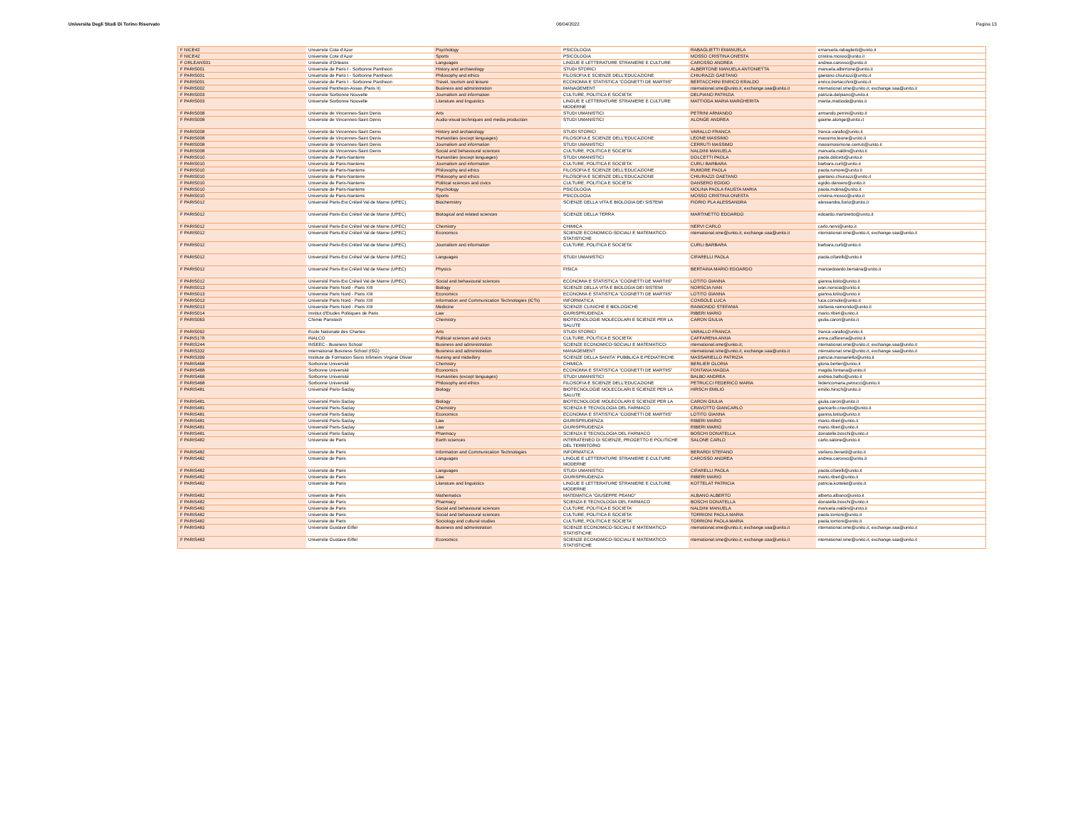Universita Degli Studi Di Torino Riservato 06/04/2022 Pagina 13
| F NICE42 | Universite Cote d'Azur | Psychology | PSICOLOGIA | RABAGLIETTI EMANUELA | emanuela.rabaglietti@unito.it |
| F NICE42 | Universite Cote d'Azur | Sports | PSICOLOGIA | MOSSO CRISTINA ONESTA | cristina.mosso@unito.it |
| F ORLEANS01 | Universite d'Orleans | Languages | LINGUE E LETTERATURE STRANIERE E CULTURE | CAROSSO ANDREA | andrea.carosso@unito.it |
| F PARIS001 | Universite de Paris I - Sorbonne Pantheon | History and archaeology | STUDI STORICI | ALBERTONE MANUELA ANTONIETTA | manuela.albertone@unito.it |
| F PARIS001 | Universite de Paris I - Sorbonne Pantheon | Philosophy and ethics | FILOSOFIA E SCIENZE DELL'EDUCAZIONE | CHIURAZZI GAETANO | gaetano.chiurazzi@unito.it |
| F PARIS001 | Universite de Paris I - Sorbonne Pantheon | Travel, tourism and leisure | ECONOMIA E STATISTICA "COGNETTI DE MARTIIS" | BERTACCHINI ENRICO ERALDO | enrico.bertacchini@unito.it |
| F PARIS002 | Université Pantheon-Assas (Paris II) | Business and administration | MANAGEMENT | nternational.sme@unito.it; exchange.saa@unito.it | nternational.sme@unito.it; exchange.saa@unito.it |
| F PARIS003 | Universite Sorbonne Nouvelle | Journalism and information | CULTURE, POLITICA E SOCIETA' | DELPIANO PATRIZIA | patrizia.delpiano@unito.it |
| F PARIS003 | Universite Sorbonne Nouvelle | Literature and linguistics | LINGUE E LETTERATURE STRANIERE E CULTURE MODERNE | MATTIODA MARIA MARGHERITA | marita.mattioda@unito.it |
| F PARIS008 | Universite de Vincennes-Saint Denis | Arts | STUDI UMANISTICI | PETRINI ARMANDO | armando.petrini@unito.it |
| F PARIS008 | Universite de Vincennes-Saint Denis | Audio-visual techniques and media production | STUDI UMANISTICI | ALONGE ANDREA | giaime.alonge@unito.it |
| F PARIS008 | Universite de Vincennes-Saint Denis | History and archaeology | STUDI STORICI | VARALLO FRANCA | franca.varallo@unito.it |
| F PARIS008 | Universite de Vincennes-Saint Denis | Humanities (except languages) | FILOSOFIA E SCIENZE DELL'EDUCAZIONE | LEONE MASSIMO | massimo.leone@unito.it |
| F PARIS008 | Universite de Vincennes-Saint Denis | Journalism and information | STUDI UMANISTICI | CERRUTI MASSIMO | massimosimone.cerruti@unito.it |
| F PARIS008 | Universite de Vincennes-Saint Denis | Social and behavioural sciences | CULTURE, POLITICA E SOCIETA' | NALDINI MANUELA | manuela.naldini@unito.it |
| F PARIS010 | Universite de Paris-Nanterre | Humanities (except languages) | STUDI UMANISTICI | DOLCETTI PAOLA | paola.dolcetti@unito.it |
| F PARIS010 | Universite de Paris-Nanterre | Journalism and information | CULTURE, POLITICA E SOCIETA' | CURLI BARBARA | barbara.curli@unito.it |
| F PARIS010 | Universite de Paris-Nanterre | Philosophy and ethics | FILOSOFIA E SCIENZE DELL'EDUCAZIONE | RUMORE PAOLA | paola.rumore@unito.it |
| F PARIS010 | Universite de Paris-Nanterre | Philosophy and ethics | FILOSOFIA E SCIENZE DELL'EDUCAZIONE | CHIURAZZI GAETANO | gaetano.chiurazzi@unito.it |
| F PARIS010 | Universite de Paris-Nanterre | Political sciences and civics | CULTURE, POLITICA E SOCIETA' | DANSERO EGIDIO | egidio.dansero@unito.it |
| F PARIS010 | Universite de Paris-Nanterre | Psychology | PSICOLOGIA | MOLINA PAOLA FAUSTA MARIA | paola.molina@unito.it |
| F PARIS010 | Universite de Paris-Nanterre | Sports | PSICOLOGIA | MOSSO CRISTINA ONESTA | cristina.mosso@unito.it |
| F PARIS012 | Université Paris-Est Créteil Val de Marne (UPEC) | Biochemistry | SCIENZE DELLA VITA E BIOLOGIA DEI SISTEMI | FIORIO PLA ALESSANDRA | alessandra.fiorio@unito.it |
| F PARIS012 | Université Paris-Est Créteil Val de Marne (UPEC) | Biological and related sciences | SCIENZE DELLA TERRA | MARTINETTO EDOARDO | edoardo.martinetto@unito.it |
| F PARIS012 | Université Paris-Est Créteil Val de Marne (UPEC) | Chemistry | CHIMICA | NERVI CARLO | carlo.nervi@unito.it |
| F PARIS012 | Université Paris-Est Créteil Val de Marne (UPEC) | Economics | SCIENZE ECONOMICO-SOCIALI E MATEMATICO-STATISTICHE | nternational.sme@unito.it; exchange.saa@unito.it | nternational.sme@unito.it; exchange.saa@unito.it |
| F PARIS012 | Université Paris-Est Créteil Val de Marne (UPEC) | Journalism and information | CULTURE, POLITICA E SOCIETA' | CURLI BARBARA | barbara.curli@unito.it |
| F PARIS012 | Université Paris-Est Créteil Val de Marne (UPEC) | Languages | STUDI UMANISTICI | CIFARELLI PAOLA | paola.cifarelli@unito.it |
| F PARIS012 | Université Paris-Est Créteil Val de Marne (UPEC) | Physics | FISICA | BERTAINA MARIO EDOARDO | marioedoardo.bertaina@unito.it |
| F PARIS012 | Université Paris-Est Créteil Val de Marne (UPEC) | Social and behavioural sciences | ECONOMIA E STATISTICA "COGNETTI DE MARTIIS" | LOTITO GIANNA | gianna.lotito@unito.it |
| F PARIS013 | Universite Paris Nord - Paris XIII | Biology | SCIENZE DELLA VITA E BIOLOGIA DEI SISTEMI | NORSCIA IVAN | ivan.norscia@unito.it |
| F PARIS013 | Universite Paris Nord - Paris XIII | Economics | ECONOMIA E STATISTICA "COGNETTI DE MARTIIS" | LOTITO GIANNA | gianna.lotito@unito.it |
| F PARIS013 | Universite Paris Nord - Paris XIII | Information and Communication Technologies (ICTs) | INFORMATICA | CONSOLE LUCA | luca.console@unito.it |
| F PARIS013 | Universite Paris Nord - Paris XIII | Medicine | SCIENZE CLINICHE E BIOLOGICHE | RAIMONDO STEFANIA | stefania.raimondo@unito.it |
| F PARIS014 | Institut d'Etudes Politiques de Paris | Law | GIURISPRUDENZA | RIBERI MARIO | mario.riberi@unito.it |
| F PARIS063 | Chimie Paristech | Chemistry | BIOTECNOLOGIE MOLECOLARI E SCIENZE PER LA SALUTE | CARON GIULIA | giulia.caron@unito.it |
| F PARIS092 | Ecole Nationale des Chartes | Arts | STUDI STORICI | VARALLO FRANCA | franca.varallo@unito.it |
| F PARIS178 | INALCO | Political sciences and civics | CULTURE, POLITICA E SOCIETA' | CAFFARENA ANNA | anna.caffarena@unito.it |
| F PARIS244 | INSEEC - Business School | Business and administration | SCIENZE ECONOMICO-SOCIALI E MATEMATICO- | nternational.sme@unito.it; | nternational.sme@unito.it; exchange.saa@unito.it |
| F PARIS332 | International Business School (ISG) | Business and administration | MANAGEMENT | nternational.sme@unito.it; exchange.saa@unito.it | nternational.sme@unito.it; exchange.saa@unito.it |
| F PARIS399 | Institute de Formation Soins Infimeirs Virginie Olivier | Nursing and midwifery | SCIENZE DELLA SANITA' PUBBLICA E PEDIATRICHE | MASSARIELLO PATRIZIA | patrizia.massariello@unito.it |
| F PARIS468 | Sorbonne Université | Chemistry | CHIMICA | BERLIER GLORIA | gloria.berlier@unito.it |
| F PARIS468 | Sorbonne Université | Economics | ECONOMIA E STATISTICA "COGNETTI DE MARTIIS" | FONTANA MAGDA | magda.fontana@unito.it |
| F PARIS468 | Sorbonne Université | Humanities (except languages) | STUDI UMANISTICI | BALBO ANDREA | andrea.balbo@unito.it |
| F PARIS468 | Sorbonne Université | Philosophy and ethics | FILOSOFIA E SCIENZE DELL'EDUCAZIONE | PETRUCCI FEDERICO MARIA | federicomaria.petrucci@unito.it |
| F PARIS481 | Université Paris-Saclay | Biology | BIOTECNOLOGIE MOLECOLARI E SCIENZE PER LA SALUTE | HIRSCH EMILIO | emilio.hirsch@unito.it |
| F PARIS481 | Université Paris-Saclay | Biology | BIOTECNOLOGIE MOLECOLARI E SCIENZE PER LA | CARON GIULIA | giulia.caron@unito.it |
| F PARIS481 | Université Paris-Saclay | Chemistry | SCIENZA E TECNOLOGIA DEL FARMACO | CRAVOTTO GIANCARLO | giancarlo.cravotto@unito.it |
| F PARIS481 | Université Paris-Saclay | Economics | ECONOMIA E STATISTICA "COGNETTI DE MARTIIS" | LOTITO GIANNA | gianna.lotito@unito.it |
| F PARIS481 | Université Paris-Saclay | Law | GIURISPRUDENZA | RIBERI MARIO | mario.riberi@unito.it |
| F PARIS481 | Université Paris-Saclay | Law | GIURISPRUDENZA | RIBERI MARIO | mario.riberi@unito.it |
| F PARIS481 | Université Paris-Saclay | Pharmacy | SCIENZA E TECNOLOGIA DEL FARMACO | BOSCHI DONATELLA | donatella.boschi@unito.it |
| F PARIS482 | Universite de Paris | Earth sciences | INTERATENEO DI SCIENZE, PROGETTO E POLITICHE DEL TERRITORIO | SALONE CARLO | carlo.salone@unito.it |
| F PARIS482 | Universite de Paris | Information and Communication Technologies | INFORMATICA | BERARDI STEFANO | stefano.berardi@unito.it |
| F PARIS482 | Universite de Paris | Languages | LINGUE E LETTERATURE STRANIERE E CULTURE MODERNE | CAROSSO ANDREA | andrea.carosso@unito.it |
| F PARIS482 | Universite de Paris | Languages | STUDI UMANISTICI | CIFARELLI PAOLA | paola.cifarelli@unito.it |
| F PARIS482 | Universite de Paris | Law | GIURISPRUDENZA | RIBERI MARIO | mario.riberi@unito.it |
| F PARIS482 | Universite de Paris | Literature and linguistics | LINGUE E LETTERATURE STRANIERE E CULTURE MODERNE | KOTTELAT PATRICIA | patricia.kottelat@unito.it |
| F PARIS482 | Universite de Paris | Mathematics | MATEMATICA "GIUSEPPE PEANO" | ALBANO ALBERTO | alberto.albano@unito.it |
| F PARIS482 | Universite de Paris | Pharmacy | SCIENZA E TECNOLOGIA DEL FARMACO | BOSCHI DONATELLA | donatella.boschi@unito.it |
| F PARIS482 | Universite de Paris | Social and behavioural sciences | CULTURE, POLITICA E SOCIETA' | NALDINI MANUELA | manuela.naldini@unito.it |
| F PARIS482 | Universite de Paris | Social and behavioural sciences | CULTURE, POLITICA E SOCIETA' | TORRIONI PAOLA MARIA | paola.torrioni@unito.it |
| F PARIS482 | Universite de Paris | Sociology and cultural studies | CULTURE, POLITICA E SOCIETA' | TORRIONI PAOLA MARIA | paola.torrioni@unito.it |
| F PARIS483 | Universite Gustave Eiffel | Business and administration | SCIENZE ECONOMICO-SOCIALI E MATEMATICO-STATISTICHE | nternational.sme@unito.it; exchange.saa@unito.it | nternational.sme@unito.it; exchange.saa@unito.it |
| F PARIS483 | Universite Gustave Eiffel | Economics | SCIENZE ECONOMICO-SOCIALI E MATEMATICO-STATISTICHE | nternational.sme@unito.it; exchange.saa@unito.it | nternational.sme@unito.it; exchange.saa@unito.it |